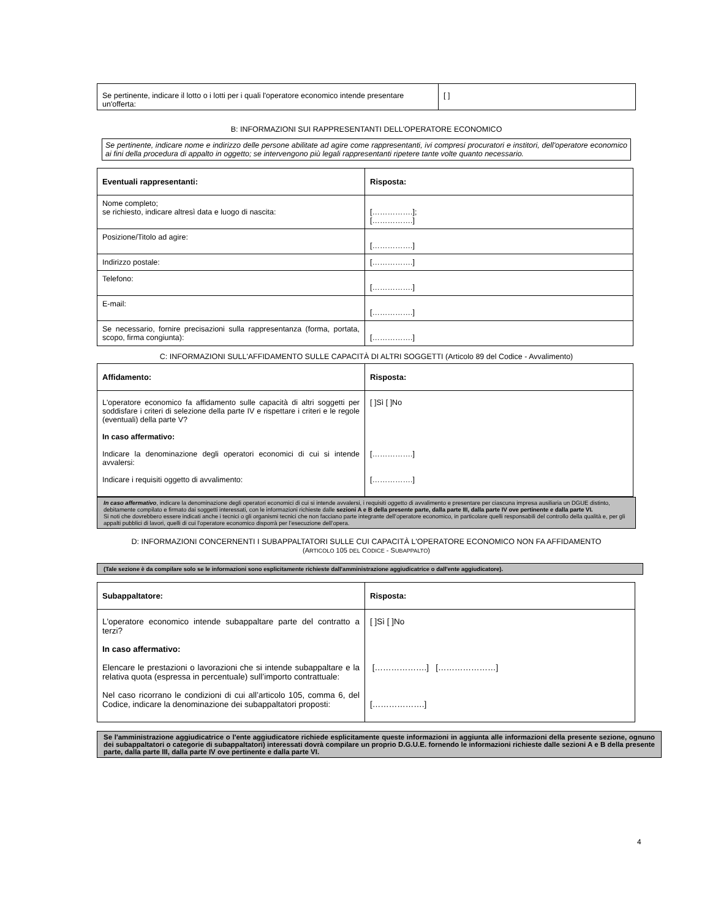| Se pertinente, indicare il lotto o i lotti per i quali l'operatore economico intende presentare un'offerta: | [ ] |
B: INFORMAZIONI SUI RAPPRESENTANTI DELL'OPERATORE ECONOMICO
Se pertinente, indicare nome e indirizzo delle persone abilitate ad agire come rappresentanti, ivi compresi procuratori e institori, dell'operatore economico ai fini della procedura di appalto in oggetto; se intervengono più legali rappresentanti ripetere tante volte quanto necessario.
| Eventuali rappresentanti: | Risposta: |
| --- | --- |
| Nome completo; se richiesto, indicare altresì data e luogo di nascita: | […………….]; […………….] |
| Posizione/Titolo ad agire: | […………….] |
| Indirizzo postale: | […………….] |
| Telefono: | […………….] |
| E-mail: | […………….] |
| Se necessario, fornire precisazioni sulla rappresentanza (forma, portata, scopo, firma congiunta): | […………….] |
C: INFORMAZIONI SULL'AFFIDAMENTO SULLE CAPACITÀ DI ALTRI SOGGETTI (Articolo 89 del Codice - Avvalimento)
| Affidamento: | Risposta: |
| --- | --- |
| L'operatore economico fa affidamento sulle capacità di altri soggetti per soddisfare i criteri di selezione della parte IV e rispettare i criteri e le regole (eventuali) della parte V? In caso affermativo: Indicare la denominazione degli operatori economici di cui si intende avvalersi: Indicare i requisiti oggetto di avvalimento: | [ ]Sì [ ]No […………….] […………….] |
In caso affermativo, indicare la denominazione degli operatori economici di cui si intende avvalersi, i requisiti oggetto di avvalimento e presentare per ciascuna impresa ausiliaria un DGUE distinto, debitamente compilato e firmato dai soggetti interessati, con le informazioni richieste dalle sezioni A e B della presente parte, dalla parte III, dalla parte IV ove pertinente e dalla parte VI.
Si noti che dovrebbero essere indicati anche i tecnici o gli organismi tecnici che non facciano parte integrante dell’operatore economico, in particolare quelli responsabili del controllo della qualità e, per gli appalti pubblici di lavori, quelli di cui l’operatore economico disporrà per l’esecuzione dell’opera.
D: INFORMAZIONI CONCERNENTI I SUBAPPALTATORI SULLE CUI CAPACITÀ L'OPERATORE ECONOMICO NON FA AFFIDAMENTO
(ARTICOLO 105 DEL CODICE - SUBAPPALTO)
(Tale sezione è da compilare solo se le informazioni sono esplicitamente richieste dall'amministrazione aggiudicatrice o dall'ente aggiudicatore).
| Subappaltatore: | Risposta: |
| --- | --- |
| L'operatore economico intende subappaltare parte del contratto a terzi? In caso affermativo: Elencare le prestazioni o lavorazioni che si intende subappaltare e la relativa quota (espressa in percentuale) sull’importo contrattuale: Nel caso ricorrano le condizioni di cui all’articolo 105, comma 6, del Codice, indicare la denominazione dei subappaltatori proposti: | [ ]Sì [ ]No [……………….] […………………] [……………….] |
Se l'amministrazione aggiudicatrice o l'ente aggiudicatore richiede esplicitamente queste informazioni in aggiunta alle informazioni della presente sezione, ognuno dei subappaltatori o categorie di subappaltatori) interessati dovrà compilare un proprio D.G.U.E. fornendo le informazioni richieste dalle sezioni A e B della presente parte, dalla parte III, dalla parte IV ove pertinente e dalla parte VI.
4